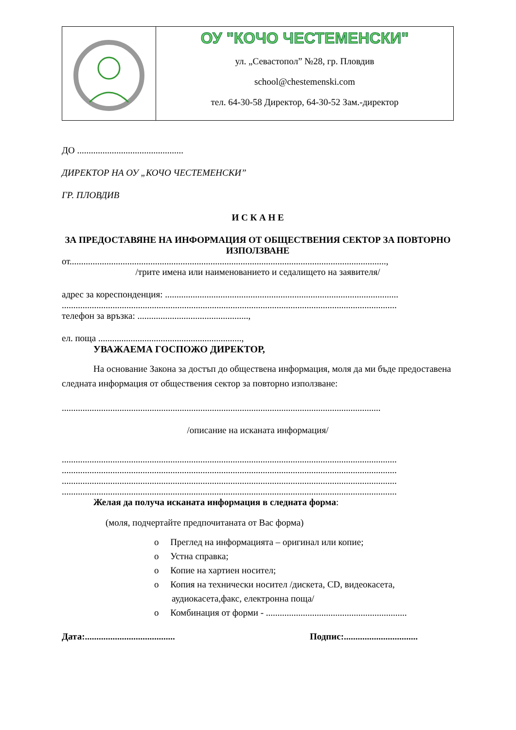| | ОУ "КОЧО ЧЕСТЕМЕНСКИ" ул. „Севастопол” №28, гр. Пловдив school@chestemenski.com тел. 64-30-58 Директор, 64-30-52 Зам.-директор |
ДО ..............................................
ДИРЕКТОР НА ОУ „КОЧО ЧЕСТЕМЕНСКИ”
ГР. ПЛОВДИВ
И С К А Н Е
ЗА ПРЕДОСТАВЯНЕ НА ИНФОРМАЦИЯ ОТ ОБЩЕСТВЕНИЯ СЕКТОР ЗА ПОВТОРНО ИЗПОЛЗВАНЕ
от.........................................................................................................................................,
/трите имена или наименованието и седалището на заявителя/
адрес за кореспонденция: .....................................................................................................
.................................................................................................................................................
телефон за връзка: ................................................,
ел. поща ..............................................................,
УВАЖАЕМА ГОСПОЖО ДИРЕКТОР,
На основание Закона за достъп до обществена информация, моля да ми бъде предоставена следната информация от обществения сектор за повторно използване:
..........................................................................................................................................
/описание на исканата информация/
.................................................................................................................................................
.................................................................................................................................................
.................................................................................................................................................
.................................................................................................................................................
Желая да получа исканата информация в следната форма:
(моля, подчертайте предпочитаната от Вас форма)
o Преглед на информацията – оригинал или копие;
o Устна справка;
o Копие на хартиен носител;
o Копия на технически носител /дискета, CD, видеокасета, аудиокасета,факс, електронна поща/
o Комбинация от форми - .............................................................
Дата:....................................... Подпис:................................